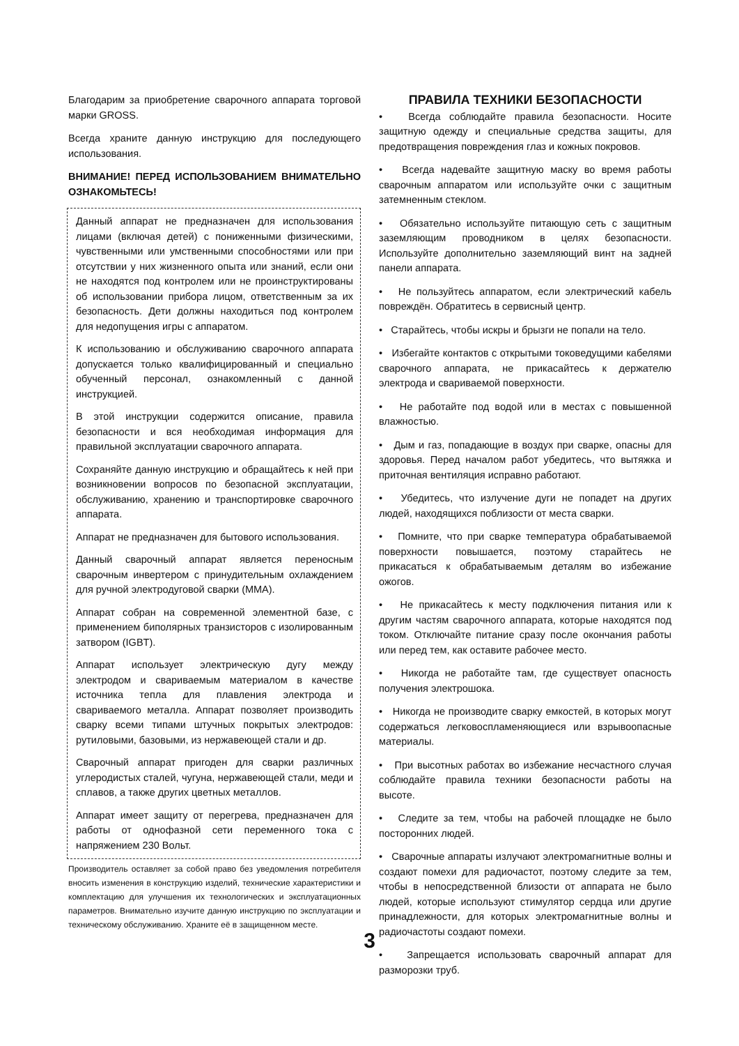Благодарим за приобретение сварочного аппарата торговой марки GROSS.
Всегда храните данную инструкцию для последующего использования.
ВНИМАНИЕ! ПЕРЕД ИСПОЛЬЗОВАНИЕМ ВНИМАТЕЛЬНО ОЗНАКОМЬТЕСЬ!
Данный аппарат не предназначен для использования лицами (включая детей) с пониженными физическими, чувственными или умственными способностями или при отсутствии у них жизненного опыта или знаний, если они не находятся под контролем или не проинструктированы об использовании прибора лицом, ответственным за их безопасность. Дети должны находиться под контролем для недопущения игры с аппаратом.
К использованию и обслуживанию сварочного аппарата допускается только квалифицированный и специально обученный персонал, ознакомленный с данной инструкцией.
В этой инструкции содержится описание, правила безопасности и вся необходимая информация для правильной эксплуатации сварочного аппарата.
Сохраняйте данную инструкцию и обращайтесь к ней при возникновении вопросов по безопасной эксплуатации, обслуживанию, хранению и транспортировке сварочного аппарата.
Аппарат не предназначен для бытового использования.
Данный сварочный аппарат является переносным сварочным инвертером с принудительным охлаждением для ручной электродуговой сварки (MMA).
Аппарат собран на современной элементной базе, с применением биполярных транзисторов с изолированным затвором (IGBT).
Аппарат использует электрическую дугу между электродом и свариваемым материалом в качестве источника тепла для плавления электрода и свариваемого металла. Аппарат позволяет производить сварку всеми типами штучных покрытых электродов: рутиловыми, базовыми, из нержавеющей стали и др.
Сварочный аппарат пригоден для сварки различных углеродистых сталей, чугуна, нержавеющей стали, меди и сплавов, а также других цветных металлов.
Аппарат имеет защиту от перегрева, предназначен для работы от однофазной сети переменного тока с напряжением 230 Вольт.
Производитель оставляет за собой право без уведомления потребителя вносить изменения в конструкцию изделий, технические характеристики и комплектацию для улучшения их технологических и эксплуатационных параметров. Внимательно изучите данную инструкцию по эксплуатации и техническому обслуживанию. Храните её в защищенном месте.
ПРАВИЛА ТЕХНИКИ БЕЗОПАСНОСТИ
• Всегда соблюдайте правила безопасности. Носите защитную одежду и специальные средства защиты, для предотвращения повреждения глаз и кожных покровов.
• Всегда надевайте защитную маску во время работы сварочным аппаратом или используйте очки с защитным затемненным стеклом.
• Обязательно используйте питающую сеть с защитным заземляющим проводником в целях безопасности. Используйте дополнительно заземляющий винт на задней панели аппарата.
• Не пользуйтесь аппаратом, если электрический кабель повреждён. Обратитесь в сервисный центр.
• Старайтесь, чтобы искры и брызги не попали на тело.
• Избегайте контактов с открытыми токоведущими кабелями сварочного аппарата, не прикасайтесь к держателю электрода и свариваемой поверхности.
• Не работайте под водой или в местах с повышенной влажностью.
• Дым и газ, попадающие в воздух при сварке, опасны для здоровья. Перед началом работ убедитесь, что вытяжка и приточная вентиляция исправно работают.
• Убедитесь, что излучение дуги не попадет на других людей, находящихся поблизости от места сварки.
• Помните, что при сварке температура обрабатываемой поверхности повышается, поэтому старайтесь не прикасаться к обрабатываемым деталям во избежание ожогов.
• Не прикасайтесь к месту подключения питания или к другим частям сварочного аппарата, которые находятся под током. Отключайте питание сразу после окончания работы или перед тем, как оставите рабочее место.
• Никогда не работайте там, где существует опасность получения электрошока.
• Никогда не производите сварку емкостей, в которых могут содержаться легковоспламеняющиеся или взрывоопасные материалы.
• При высотных работах во избежание несчастного случая соблюдайте правила техники безопасности работы на высоте.
• Следите за тем, чтобы на рабочей площадке не было посторонних людей.
• Сварочные аппараты излучают электромагнитные волны и создают помехи для радиочастот, поэтому следите за тем, чтобы в непосредственной близости от аппарата не было людей, которые используют стимулятор сердца или другие принадлежности, для которых электромагнитные волны и радиочастоты создают помехи.
• Запрещается использовать сварочный аппарат для разморозки труб.
3